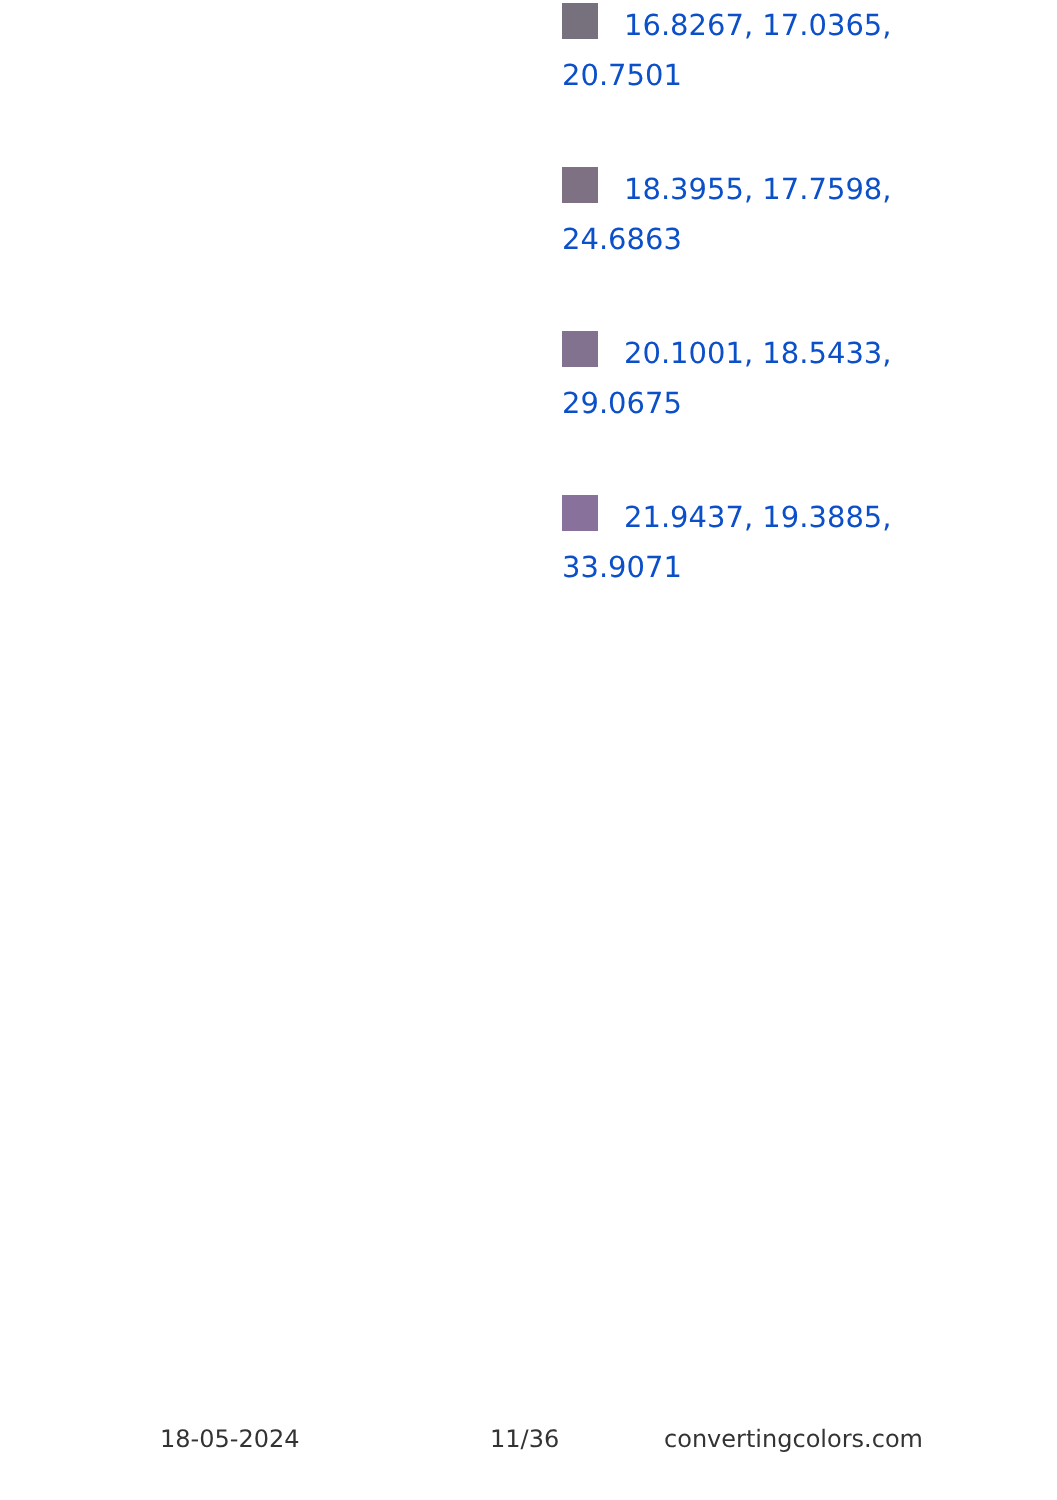16.8267, 17.0365, 20.7501
18.3955, 17.7598, 24.6863
20.1001, 18.5433, 29.0675
21.9437, 19.3885, 33.9071
18-05-2024 11/36 convertingcolors.com